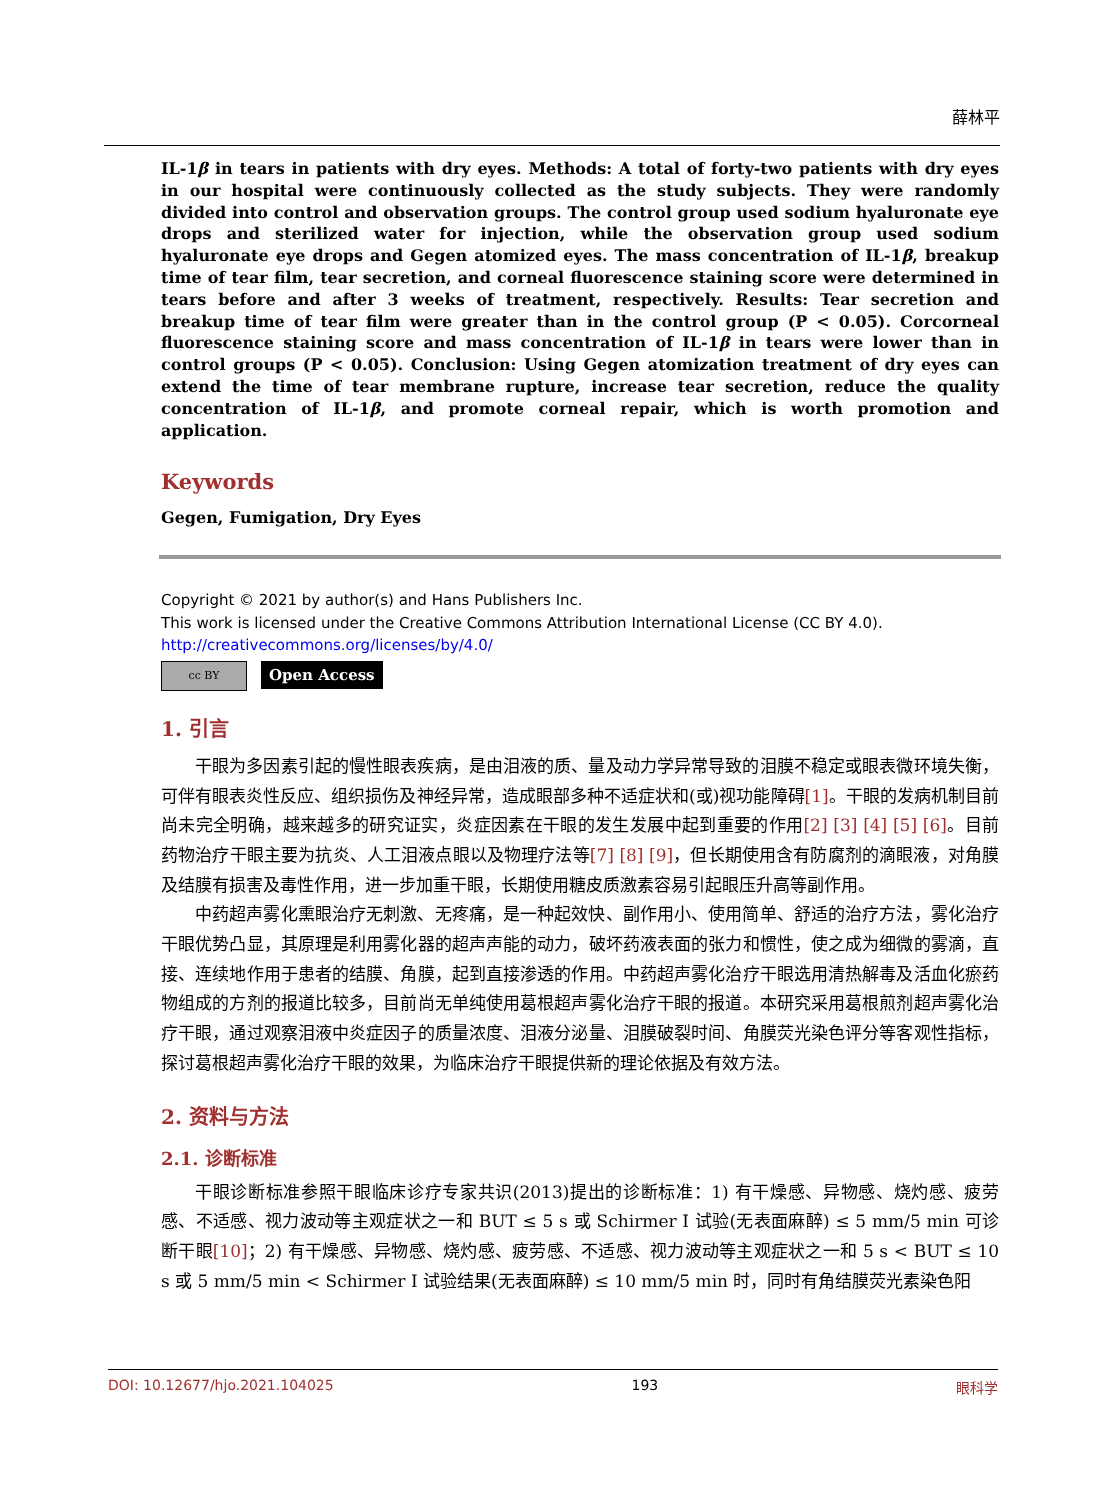薛林平
IL-1β in tears in patients with dry eyes. Methods: A total of forty-two patients with dry eyes in our hospital were continuously collected as the study subjects. They were randomly divided into control and observation groups. The control group used sodium hyaluronate eye drops and sterilized water for injection, while the observation group used sodium hyaluronate eye drops and Gegen atomized eyes. The mass concentration of IL-1β, breakup time of tear film, tear secretion, and corneal fluorescence staining score were determined in tears before and after 3 weeks of treatment, respectively. Results: Tear secretion and breakup time of tear film were greater than in the control group (P < 0.05). Corcorneal fluorescence staining score and mass concentration of IL-1β in tears were lower than in control groups (P < 0.05). Conclusion: Using Gegen atomization treatment of dry eyes can extend the time of tear membrane rupture, increase tear secretion, reduce the quality concentration of IL-1β, and promote corneal repair, which is worth promotion and application.
Keywords
Gegen, Fumigation, Dry Eyes
Copyright © 2021 by author(s) and Hans Publishers Inc.
This work is licensed under the Creative Commons Attribution International License (CC BY 4.0).
http://creativecommons.org/licenses/by/4.0/
cc BY
Open Access
1. 引言
干眼为多因素引起的慢性眼表疾病，是由泪液的质、量及动力学异常导致的泪膜不稳定或眼表微环境失衡，可伴有眼表炎性反应、组织损伤及神经异常，造成眼部多种不适症状和(或)视功能障碍[1]。干眼的发病机制目前尚未完全明确，越来越多的研究证实，炎症因素在干眼的发生发展中起到重要的作用[2] [3] [4] [5] [6]。目前药物治疗干眼主要为抗炎、人工泪液点眼以及物理疗法等[7] [8] [9]，但长期使用含有防腐剂的滴眼液，对角膜及结膜有损害及毒性作用，进一步加重干眼，长期使用糖皮质激素容易引起眼压升高等副作用。
中药超声雾化熏眼治疗无刺激、无疼痛，是一种起效快、副作用小、使用简单、舒适的治疗方法，雾化治疗干眼优势凸显，其原理是利用雾化器的超声声能的动力，破坏药液表面的张力和惯性，使之成为细微的雾滴，直接、连续地作用于患者的结膜、角膜，起到直接渗透的作用。中药超声雾化治疗干眼选用清热解毒及活血化瘀药物组成的方剂的报道比较多，目前尚无单纯使用葛根超声雾化治疗干眼的报道。本研究采用葛根煎剂超声雾化治疗干眼，通过观察泪液中炎症因子的质量浓度、泪液分泌量、泪膜破裂时间、角膜荧光染色评分等客观性指标，探讨葛根超声雾化治疗干眼的效果，为临床治疗干眼提供新的理论依据及有效方法。
2. 资料与方法
2.1. 诊断标准
干眼诊断标准参照干眼临床诊疗专家共识(2013)提出的诊断标准：1) 有干燥感、异物感、烧灼感、疲劳感、不适感、视力波动等主观症状之一和 BUT ≤ 5 s 或 Schirmer I 试验(无表面麻醉) ≤ 5 mm/5 min 可诊断干眼[10]；2) 有干燥感、异物感、烧灼感、疲劳感、不适感、视力波动等主观症状之一和 5 s < BUT ≤ 10 s 或 5 mm/5 min < Schirmer I 试验结果(无表面麻醉) ≤ 10 mm/5 min 时，同时有角结膜荧光素染色阳
DOI: 10.12677/hjo.2021.104025 193 眼科学